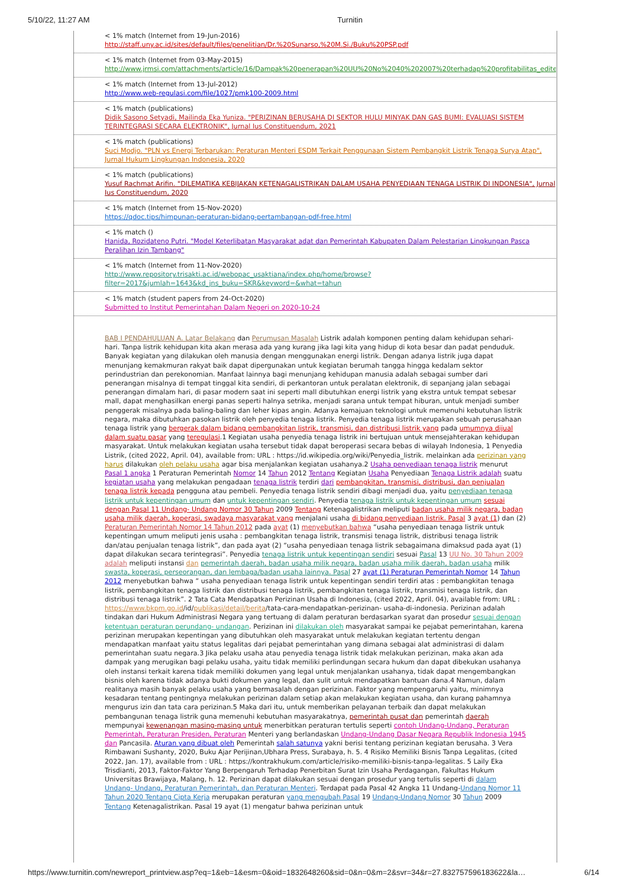5/10/22, 11:27 AM Turnitin
< 1% match (Internet from 19-Jun-2016)
http://staff.uny.ac.id/sites/default/files/penelitian/Dr.%20Sunarso,%20M.Si./Buku%20PSP.pdf
< 1% match (Internet from 03-May-2015)
http://www.jrmsi.com/attachments/article/16/Dampak%20penerapan%20UU%20No%2040%202007%20terhadap%20profitabilitas_edited.pdf
< 1% match (Internet from 13-Jul-2012)
http://www.web-regulasi.com/file/1027/pmk100-2009.html
< 1% match (publications)
Didik Sasono Setyadi, Mailinda Eka Yuniza. "PERIZINAN BERUSAHA DI SEKTOR HULU MINYAK DAN GAS BUMI: EVALUASI SISTEM TERINTEGRASI SECARA ELEKTRONIK", Jurnal Ius Constituendum, 2021
< 1% match (publications)
Suci Modjo. "PLN vs Energi Terbarukan: Peraturan Menteri ESDM Terkait Penggunaan Sistem Pembangkit Listrik Tenaga Surya Atap", Jurnal Hukum Lingkungan Indonesia, 2020
< 1% match (publications)
Yusuf Rachmat Arifin. "DILEMATIKA KEBIJAKAN KETENAGALISTRIKAN DALAM USAHA PENYEDIAAN TENAGA LISTRIK DI INDONESIA", Jurnal Ius Constituendum, 2020
< 1% match (Internet from 15-Nov-2020)
https://qdoc.tips/himpunan-peraturan-bidang-pertambangan-pdf-free.html
< 1% match ()
Hanida, Rozidateno Putri. "Model Keterlibatan Masyarakat adat dan Pemerintah Kabupaten Dalam Pelestarian Lingkungan Pasca Peralihan Izin Tambang"
< 1% match (Internet from 11-Nov-2020)
http://www.repository.trisakti.ac.id/webopac_usaktiana/index.php/home/browse?filter=2017&jumlah=1643&kd_jns_buku=SKR&keyword=&what=tahun
< 1% match (student papers from 24-Oct-2020)
Submitted to Institut Pemerintahan Dalam Negeri on 2020-10-24
BAB I PENDAHULUAN A. Latar Belakang dan Perumusan Masalah Listrik adalah komponen penting dalam kehidupan sehari-hari. Tanpa listrik kehidupan kita akan merasa ada yang kurang jika lagi kita yang hidup di kota besar dan padat penduduk. Banyak kegiatan yang dilakukan oleh manusia dengan menggunakan energi listrik. Dengan adanya listrik juga dapat menunjang kemakmuran rakyat baik dapat dipergunakan untuk kegiatan berumah tangga hingga kedalam sektor perindustrian dan perekonomian. Manfaat lainnya bagi menunjang kehidupan manusia adalah sebagai sumber dari penerangan misalnya di tempat tinggal kita sendiri, di perkantoran untuk peralatan elektronik, di sepanjang jalan sebagai penerangan dimalam hari, di pasar modern saat ini seperti mall dibutuhkan energi listrik yang ekstra untuk tempat sebesar mall, dapat menghasilkan energi panas seperti halnya setrika, menjadi sarana untuk tempat hiburan, untuk menjadi sumber penggerak misalnya pada baling-baling dan leher kipas angin. Adanya kemajuan teknologi untuk memenuhi kebutuhan listrik negara, maka dibutuhkan pasokan listrik oleh penyedia tenaga listrik. Penyedia tenaga listrik merupakan sebuah perusahaan tenaga listrik yang bergerak dalam bidang pembangkitan listrik, transmisi, dan distribusi listrik yang pada umumnya dijual dalam suatu pasar yang teregulasi.1 Kegiatan usaha penyedia tenaga listrik ini bertujuan untuk mensejahterakan kehidupan masyarakat. Untuk melakukan kegiatan usaha tersebut tidak dapat beroperasi secara bebas di wilayah Indonesia, 1 Penyedia Listrik, (cited 2022, April. 04), available from: URL : https://id.wikipedia.org/wiki/Penyedia_listrik. melainkan ada perizinan yang harus dilakukan oleh pelaku usaha agar bisa menjalankan kegiatan usahanya.2 Usaha penyediaan tenaga listrik menurut Pasal 1 angka 1 Peraturan Pemerintah Nomor 14 Tahun 2012 Tentang Kegiatan Usaha Penyediaan Tenaga Listrik adalah suatu kegiatan usaha yang melakukan pengadaan tenaga listrik terdiri dari pembangkitan, transmisi, distribusi, dan penjualan tenaga listrik kepada pengguna atau pembeli. Penyedia tenaga listrik sendiri dibagi menjadi dua, yaitu penyediaan tenaga listrik untuk kepentingan umum dan untuk kepentingan sendiri. Penyedia tenaga listrik untuk kepentingan umum sesuai dengan Pasal 11 Undang- Undang Nomor 30 Tahun 2009 Tentang Ketenagalistrikan meliputi badan usaha milik negara, badan usaha milik daerah, koperasi, swadaya masyarakat yang menjalani usaha di bidang penyediaan listrik. Pasal 3 ayat (1) dan (2) Peraturan Pemerintah Nomor 14 Tahun 2012 pada ayat (1) menyebutkan bahwa “usaha penyediaan tenaga listrik untuk kepentingan umum meliputi jenis usaha : pembangkitan tenaga listrik, transmisi tenaga listrik, distribusi tenaga listrik dan/atau penjualan tenaga listrik”, dan pada ayat (2) “usaha penyediaan tenaga listrik sebagaimana dimaksud pada ayat (1) dapat dilakukan secara terintegrasi”. Penyedia tenaga listrik untuk kepentingan sendiri sesuai Pasal 13 UU No. 30 Tahun 2009 adalah meliputi instansi dan pemerintah daerah, badan usaha milik negara, badan usaha milik daerah, badan usaha milik swasta, koperasi, perseorangan, dan lembaga/badan usaha lainnya. Pasal 27 ayat (1) Peraturan Pemerintah Nomor 14 Tahun 2012 menyebutkan bahwa “ usaha penyediaan tenaga listrik untuk kepentingan sendiri terdiri atas : pembangkitan tenaga listrik, pembangkitan tenaga listrik dan distribusi tenaga listrik, pembangkitan tenaga listrik, transmisi tenaga listrik, dan distribusi tenaga listrik”. 2 Tata Cata Mendapatkan Perizinan Usaha di Indonesia, (cited 2022, April. 04), available from: URL : https://www.bkpm.go.id/id/publikasi/detail/berita/tata-cara-mendapatkan-perizinan- usaha-di-indonesia. Perizinan adalah tindakan dari Hukum Administrasi Negara yang tertuang di dalam peraturan berdasarkan syarat dan prosedur sesuai dengan ketentuan peraturan perundang- undangan. Perizinan ini dilakukan oleh masyarakat sampai ke pejabat pemerintahan, karena perizinan merupakan kepentingan yang dibutuhkan oleh masyarakat untuk melakukan kegiatan tertentu dengan mendapatkan manfaat yaitu status legalitas dari pejabat pemerintahan yang dimana sebagai alat administrasi di dalam pemerintahan suatu negara.3 Jika pelaku usaha atau penyedia tenaga listrik tidak melakukan perizinan, maka akan ada dampak yang merugikan bagi pelaku usaha, yaitu tidak memiliki perlindungan secara hukum dan dapat dibekukan usahanya oleh instansi terkait karena tidak memiliki dokumen yang legal untuk menjalankan usahanya, tidak dapat mengembangkan bisnis oleh karena tidak adanya bukti dokumen yang legal, dan sulit untuk mendapatkan bantuan dana.4 Namun, dalam realitanya masih banyak pelaku usaha yang bermasalah dengan perizinan. Faktor yang mempengaruhi yaitu, minimnya kesadaran tentang pentingnya melakukan perizinan dalam setiap akan melakukan kegiatan usaha, dan kurang pahamnya mengurus izin dan tata cara perizinan.5 Maka dari itu, untuk memberikan pelayanan terbaik dan dapat melakukan pembangunan tenaga listrik guna memenuhi kebutuhan masyarakatnya, pemerintah pusat dan pemerintah daerah mempunyai kewenangan masing-masing untuk menerbitkan peraturan tertulis seperti contoh Undang-Undang, Peraturan Pemerintah, Peraturan Presiden, Peraturan Menteri yang berlandaskan Undang-Undang Dasar Negara Republik Indonesia 1945 dan Pancasila. Aturan yang dibuat oleh Pemerintah salah satunya yakni berisi tentang perizinan kegiatan berusaha. 3 Vera Rimbawani Sushanty, 2020, Buku Ajar Perijinan,Ubhara Press, Surabaya, h. 5. 4 Risiko Memiliki Bisnis Tanpa Legalitas, (cited 2022, Jan. 17), available from : URL : https://kontrakhukum.com/article/risiko-memiliki-bisnis-tanpa-legalitas. 5 Laily Eka Trisdianti, 2013, Faktor-Faktor Yang Berpengaruh Terhadap Penerbitan Surat Izin Usaha Perdagangan, Fakultas Hukum Universitas Brawijaya, Malang, h. 12. Perizinan dapat dilakukan sesuai dengan prosedur yang tertulis seperti di dalam Undang- Undang, Peraturan Pemerintah, dan Peraturan Menteri. Terdapat pada Pasal 42 Angka 11 Undang-Undang Nomor 11 Tahun 2020 Tentang Cipta Kerja merupakan peraturan yang mengubah Pasal 19 Undang-Undang Nomor 30 Tahun 2009 Tentang Ketenagalistrikan. Pasal 19 ayat (1) mengatur bahwa perizinan untuk
https://www.turnitin.com/newreport_printview.asp?eq=1&eb=1&esm=0&oid=1832648260&sid=0&n=0&m=2&svr=34&r=27.832757596183622&la… 6/14